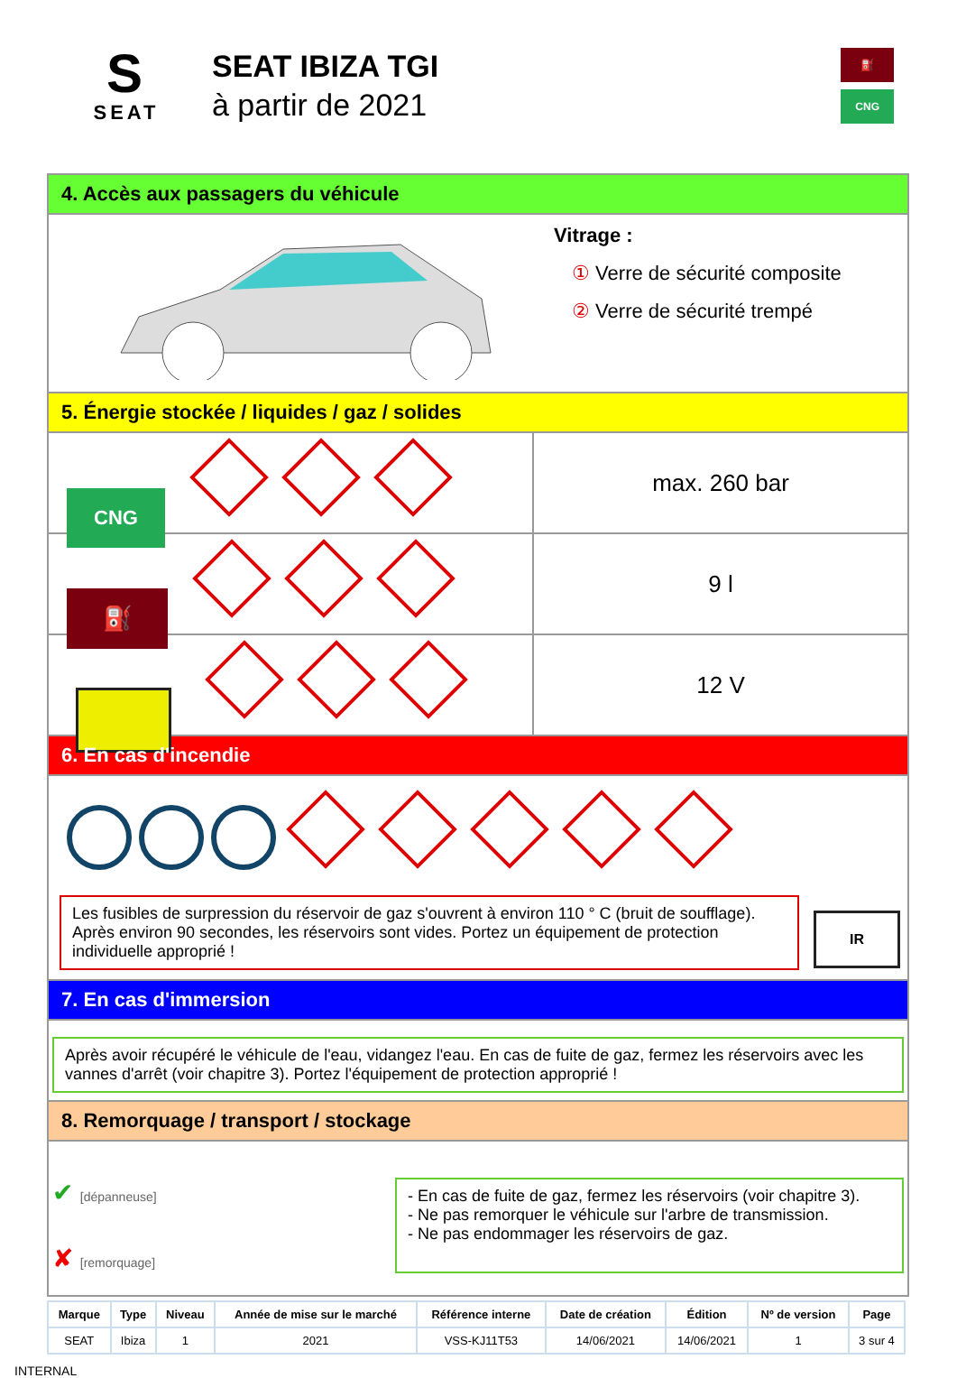S
SEAT
SEAT IBIZA TGI
à partir de 2021
⛽
CNG
4. Accès aux passagers du véhicule
Vitrage :
① Verre de sécurité composite
② Verre de sécurité trempé
5. Énergie stockée / liquides / gaz / solides
CNG
max. 260 bar
⛽
9 l
12 V
6. En cas d'incendie
Les fusibles de surpression du réservoir de gaz s'ouvrent à environ 110 ° C (bruit de soufflage). Après environ 90 secondes, les réservoirs sont vides. Portez un équipement de protection individuelle approprié !
IR
7. En cas d'immersion
Après avoir récupéré le véhicule de l'eau, vidangez l'eau. En cas de fuite de gaz, fermez les réservoirs avec les vannes d'arrêt (voir chapitre 3). Portez l'équipement de protection approprié !
8. Remorquage / transport / stockage
✔ [dépanneuse]
✘ [remorquage]
- En cas de fuite de gaz, fermez les réservoirs (voir chapitre 3).
- Ne pas remorquer le véhicule sur l'arbre de transmission.
- Ne pas endommager les réservoirs de gaz.
| Marque | Type | Niveau | Année de mise sur le marché | Référence interne | Date de création | Édition | Nº de version | Page |
| --- | --- | --- | --- | --- | --- | --- | --- | --- |
| SEAT | Ibiza | 1 | 2021 | VSS-KJ11T53 | 14/06/2021 | 14/06/2021 | 1 | 3 sur 4 |
INTERNAL